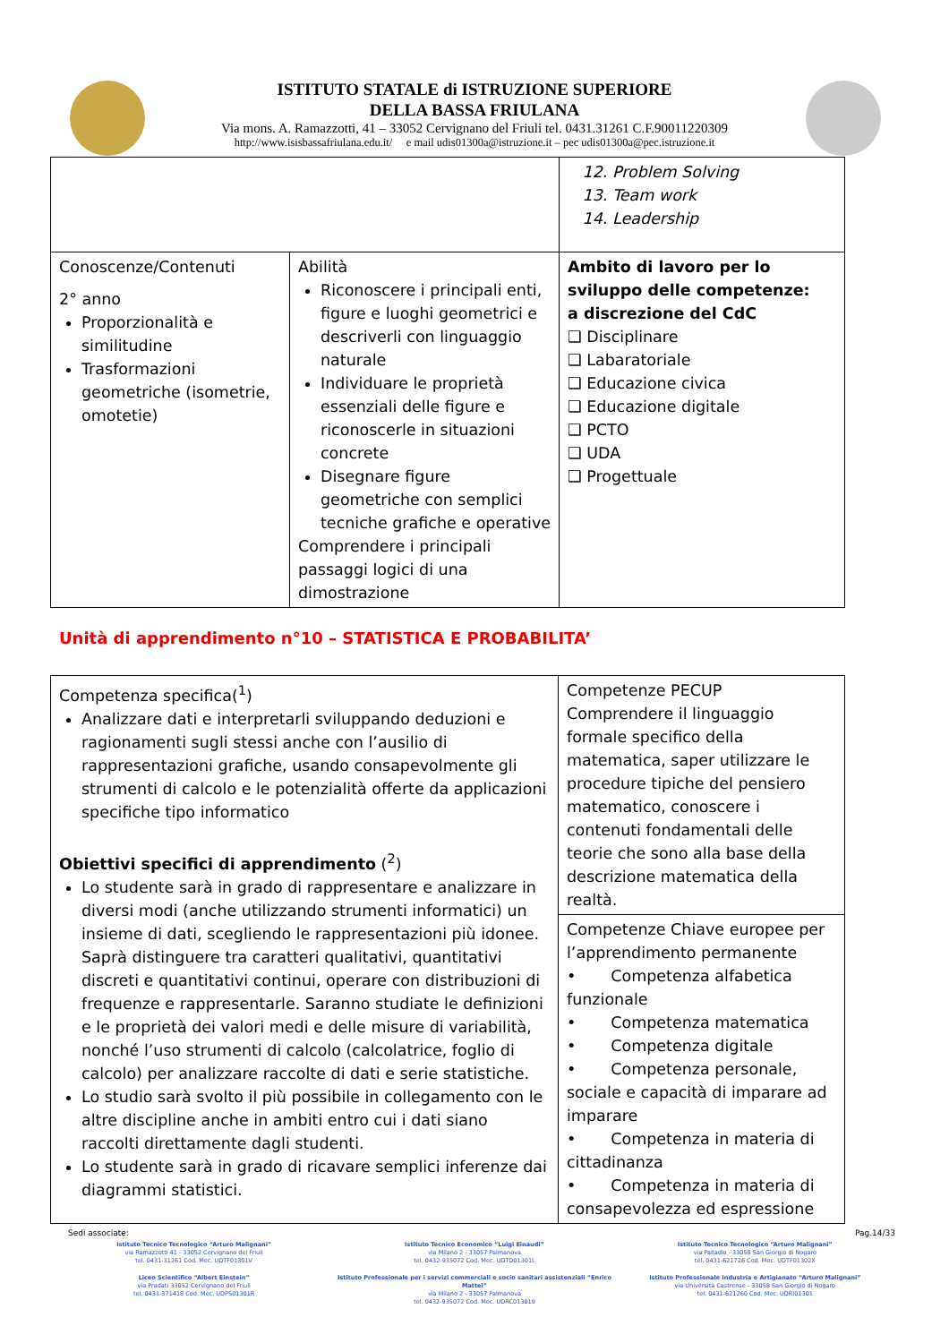ISTITUTO STATALE di ISTRUZIONE SUPERIORE
DELLA BASSA FRIULANA
Via mons. A. Ramazzotti, 41 – 33052 Cervignano del Friuli tel. 0431.31261 C.F.90011220309
http://www.isisbassafriulana.edu.it/ e mail udis01300a@istruzione.it – pec udis01300a@pec.istruzione.it
| | | 12. Problem Solving 13. Team work 14. Leadership |
| Conoscenze/Contenuti 2° anno Proporzionalità e similitudine Trasformazioni geometriche (isometrie, omotetie) | Abilità Riconoscere i principali enti, figure e luoghi geometrici e descriverli con linguaggio naturale Individuare le proprietà essenziali delle figure e riconoscerle in situazioni concrete Disegnare figure geometriche con semplici tecniche grafiche e operative Comprendere i principali passaggi logici di una dimostrazione | Ambito di lavoro per lo sviluppo delle competenze: a discrezione del CdC ❑ Disciplinare ❑ Labaratoriale ❑ Educazione civica ❑ Educazione digitale ❑ PCTO ❑ UDA ❑ Progettuale |
Unità di apprendimento n°10 – STATISTICA E PROBABILITA’
| Competenza specifica(<sup>1</sup>) Analizzare dati e interpretarli sviluppando deduzioni e ragionamenti sugli stessi anche con l’ausilio di rappresentazioni grafiche, usando consapevolmente gli strumenti di calcolo e le potenzialità offerte da applicazioni specifiche tipo informatico Obiettivi specifici di apprendimento (<sup>2</sup>) Lo studente sarà in grado di rappresentare e analizzare in diversi modi (anche utilizzando strumenti informatici) un insieme di dati, scegliendo le rappresentazioni più idonee. Saprà distinguere tra caratteri qualitativi, quantitativi discreti e quantitativi continui, operare con distribuzioni di frequenze e rappresentarle. Saranno studiate le definizioni e le proprietà dei valori medi e delle misure di variabilità, nonché l’uso strumenti di calcolo (calcolatrice, foglio di calcolo) per analizzare raccolte di dati e serie statistiche. Lo studio sarà svolto il più possibile in collegamento con le altre discipline anche in ambiti entro cui i dati siano raccolti direttamente dagli studenti. Lo studente sarà in grado di ricavare semplici inferenze dai diagrammi statistici. | Competenze PECUP Comprendere il linguaggio formale specifico della matematica, saper utilizzare le procedure tipiche del pensiero matematico, conoscere i contenuti fondamentali delle teorie che sono alla base della descrizione matematica della realtà. |
| | Competenze Chiave europee per l’apprendimento permanente • Competenza alfabetica funzionale • Competenza matematica • Competenza digitale • Competenza personale, sociale e capacità di imparare ad imparare • Competenza in materia di cittadinanza • Competenza in materia di consapevolezza ed espressione |
Sedi associate: Pag.14/33
Istituto Tecnico Tecnologico “Arturo Malignani”
via Ramazzotti 41 - 33052 Cervignano del Friuli
tel. 0431-31261 Cod. Mec. UDTF01301V
Istituto Tecnico Economico “Luigi Einaudi”
via Milano 2 - 33057 Palmanova
tel. 0432-935072 Cod. Mec. UDTD01301L
Istituto Tecnico Tecnologico “Arturo Malignani”
via Palladio - 33058 San Giorgio di Nogaro
tel. 0431-621726 Cod. Mec. UDTF01302X
Liceo Scientifico “Albert Einstein”
via Pradati 33052 Cervignano del Friuli
tel. 0431-371418 Cod. Mec. UDPS01301R
Istituto Professionale per i servizi commerciali e socio sanitari assistenziali “Enrico Mattei”
via Milano 2 - 33057 Palmanova
tel. 0432-935072 Cod. Mec. UDRC013019
Istituto Professionale Industria e Artigianato “Arturo Malignani”
via Università Castrense - 33058 San Giorgio di Nogaro
tel. 0431-621260 Cod. Mec. UDRI01301